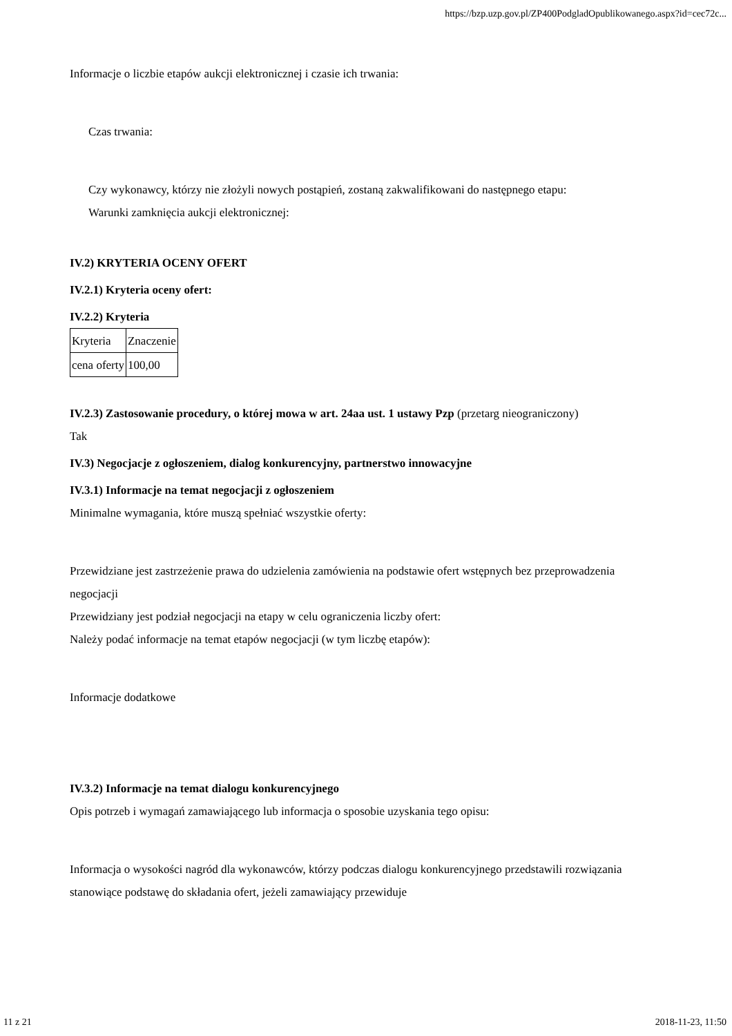https://bzp.uzp.gov.pl/ZP400PodgladOpublikowanego.aspx?id=cec72c...
Informacje o liczbie etapów aukcji elektronicznej i czasie ich trwania:
Czas trwania:
Czy wykonawcy, którzy nie złożyli nowych postąpień, zostaną zakwalifikowani do następnego etapu:
Warunki zamknięcia aukcji elektronicznej:
IV.2) KRYTERIA OCENY OFERT
IV.2.1) Kryteria oceny ofert:
IV.2.2) Kryteria
| Kryteria | Znaczenie |
| cena oferty | 100,00 |
IV.2.3) Zastosowanie procedury, o której mowa w art. 24aa ust. 1 ustawy Pzp (przetarg nieograniczony)
Tak
IV.3) Negocjacje z ogłoszeniem, dialog konkurencyjny, partnerstwo innowacyjne
IV.3.1) Informacje na temat negocjacji z ogłoszeniem
Minimalne wymagania, które muszą spełniać wszystkie oferty:
Przewidziane jest zastrzeżenie prawa do udzielenia zamówienia na podstawie ofert wstępnych bez przeprowadzenia negocjacji
Przewidziany jest podział negocjacji na etapy w celu ograniczenia liczby ofert:
Należy podać informacje na temat etapów negocjacji (w tym liczbę etapów):
Informacje dodatkowe
IV.3.2) Informacje na temat dialogu konkurencyjnego
Opis potrzeb i wymagań zamawiającego lub informacja o sposobie uzyskania tego opisu:
Informacja o wysokości nagród dla wykonawców, którzy podczas dialogu konkurencyjnego przedstawili rozwiązania stanowiące podstawę do składania ofert, jeżeli zamawiający przewiduje
11 z 21 2018-11-23, 11:50